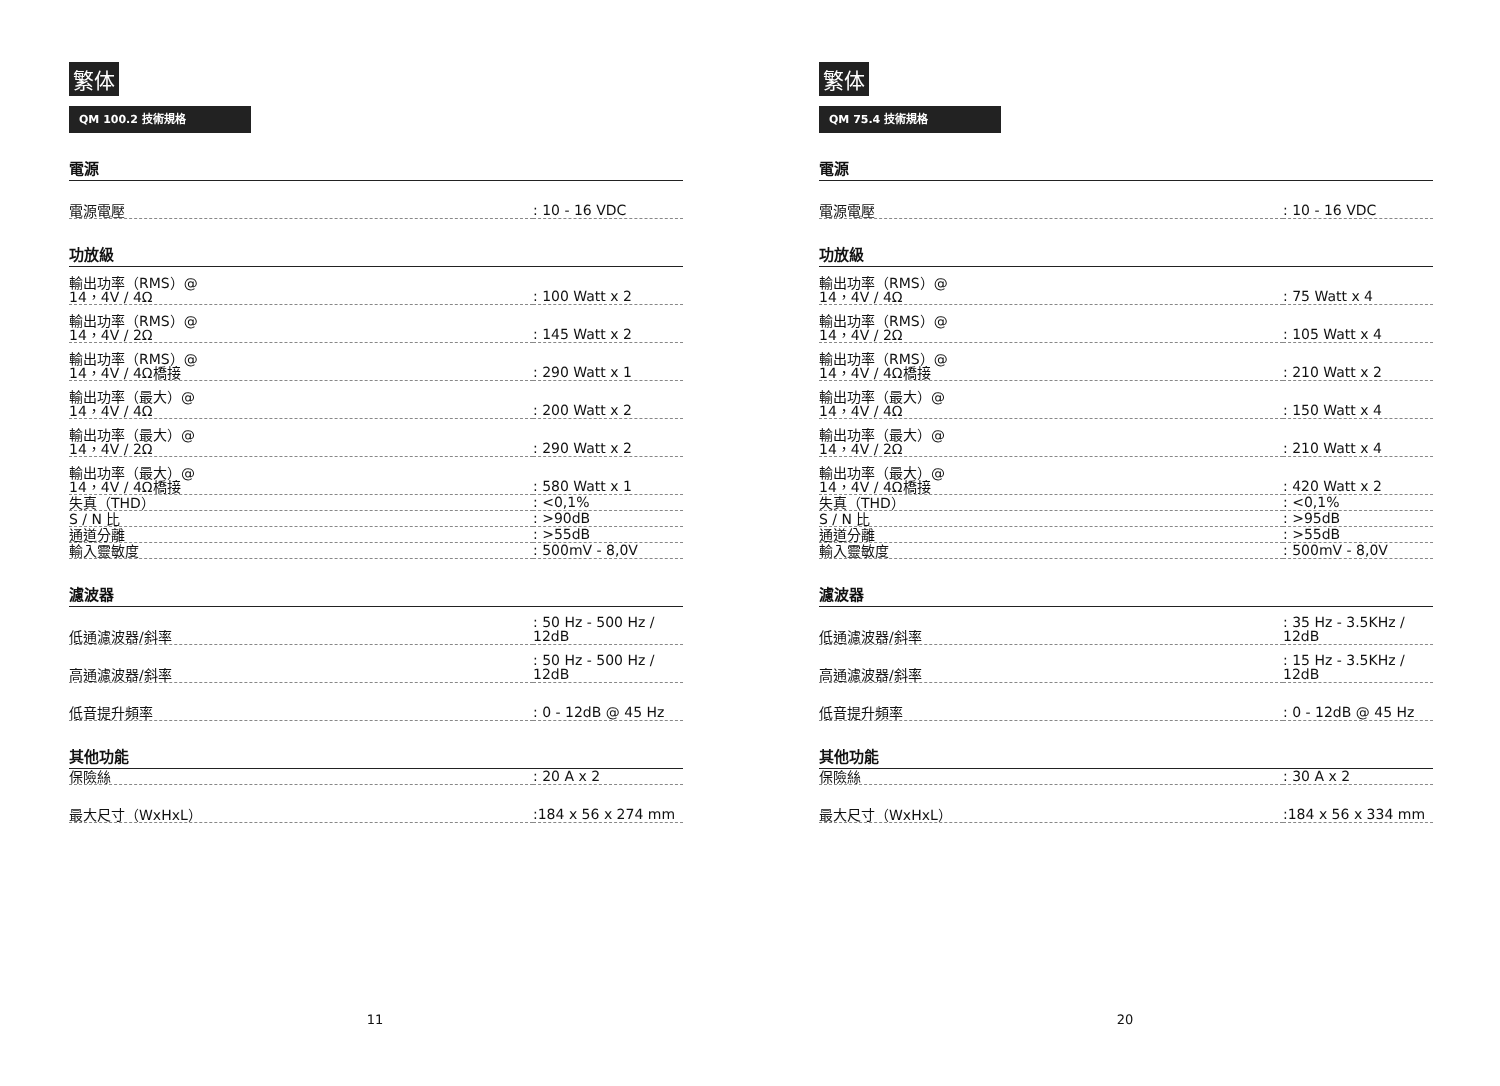繁体
QM 100.2 技術規格
電源
| 電源電壓 | : 10 - 16 VDC |
功放級
| 輸出功率（RMS）@ 14，4V / 4Ω | : 100 Watt x 2 |
| 輸出功率（RMS）@ 14，4V / 2Ω | : 145 Watt x 2 |
| 輸出功率（RMS）@ 14，4V / 4Ω橋接 | : 290 Watt x 1 |
| 輸出功率（最大）@ 14，4V / 4Ω | : 200 Watt x 2 |
| 輸出功率（最大）@ 14，4V / 2Ω | : 290 Watt x 2 |
| 輸出功率（最大）@ 14，4V / 4Ω橋接 | : 580 Watt x 1 |
| 失真（THD） | : <0,1% |
| S / N 比 | : >90dB |
| 通道分離 | : >55dB |
| 輸入靈敏度 | : 500mV - 8,0V |
濾波器
| 低通濾波器/斜率 | : 50 Hz - 500 Hz / 12dB |
| 高通濾波器/斜率 | : 50 Hz - 500 Hz / 12dB |
| 低音提升頻率 | : 0 - 12dB @ 45 Hz |
其他功能
| 保險絲 | : 20 A x 2 |
| 最大尺寸（WxHxL） | :184 x 56 x 274 mm |
11
繁体
QM 75.4 技術規格
電源
| 電源電壓 | : 10 - 16 VDC |
功放級
| 輸出功率（RMS）@ 14，4V / 4Ω | : 75 Watt x 4 |
| 輸出功率（RMS）@ 14，4V / 2Ω | : 105 Watt x 4 |
| 輸出功率（RMS）@ 14，4V / 4Ω橋接 | : 210 Watt x 2 |
| 輸出功率（最大）@ 14，4V / 4Ω | : 150 Watt x 4 |
| 輸出功率（最大）@ 14，4V / 2Ω | : 210 Watt x 4 |
| 輸出功率（最大）@ 14，4V / 4Ω橋接 | : 420 Watt x 2 |
| 失真（THD） | : <0,1% |
| S / N 比 | : >95dB |
| 通道分離 | : >55dB |
| 輸入靈敏度 | : 500mV - 8,0V |
濾波器
| 低通濾波器/斜率 | : 35 Hz - 3.5KHz / 12dB |
| 高通濾波器/斜率 | : 15 Hz - 3.5KHz / 12dB |
| 低音提升頻率 | : 0 - 12dB @ 45 Hz |
其他功能
| 保險絲 | : 30 A x 2 |
| 最大尺寸（WxHxL） | :184 x 56 x 334 mm |
20